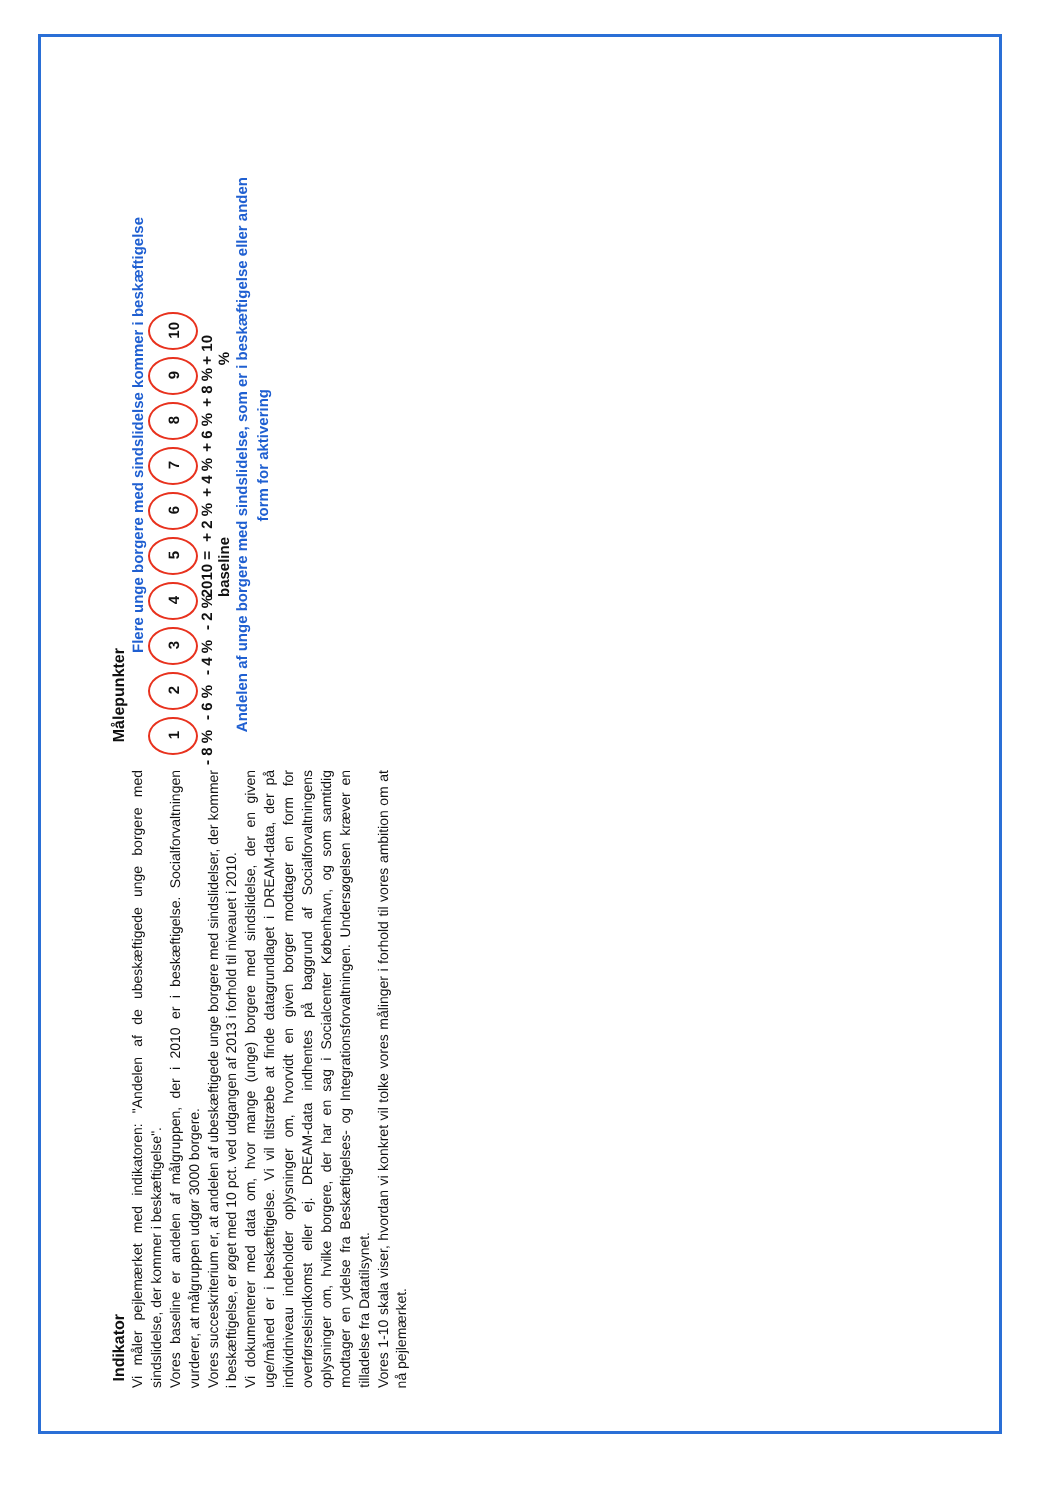Indikator
Vi måler pejlemærket med indikatoren: "Andelen af de ubeskæftigede unge borgere med sindslidelse, der kommer i beskæftigelse".
Vores baseline er andelen af målgruppen, der i 2010 er i beskæftigelse. Socialforvaltningen vurderer, at målgruppen udgør 3000 borgere.
Vores succeskriterium er, at andelen af ubeskæftigede unge borgere med sindslidelser, der kommer i beskæftigelse, er øget med 10 pct. ved udgangen af 2013 i forhold til niveauet i 2010.
Vi dokumenterer med data om, hvor mange (unge) borgere med sindslidelse, der en given uge/måned er i beskæftigelse. Vi vil tilstræbe at finde datagrundlaget i DREAM-data, der på individniveau indeholder oplysninger om, hvorvidt en given borger modtager en form for overførselsindkomst eller ej. DREAM-data indhentes på baggrund af Socialforvaltningens oplysninger om, hvilke borgere, der har en sag i Socialcenter København, og som samtidig modtager en ydelse fra Beskæftigelses- og Integrationsforvaltningen. Undersøgelsen kræver en tilladelse fra Datatilsynet.
Vores 1-10 skala viser, hvordan vi konkret vil tolke vores målinger i forhold til vores ambition om at nå pejlemærket.
Målepunkter
Flere unge borgere med sindslidelse kommer i beskæftigelse
1
- 8 %
2
- 6 %
3
- 4 %
4
- 2 %
5
2010 = baseline
6
+ 2 %
7
+ 4 %
8
+ 6 %
9
+ 8 %
10
+ 10 %
Andelen af unge borgere med sindslidelse, som er i beskæftigelse eller anden form for aktivering